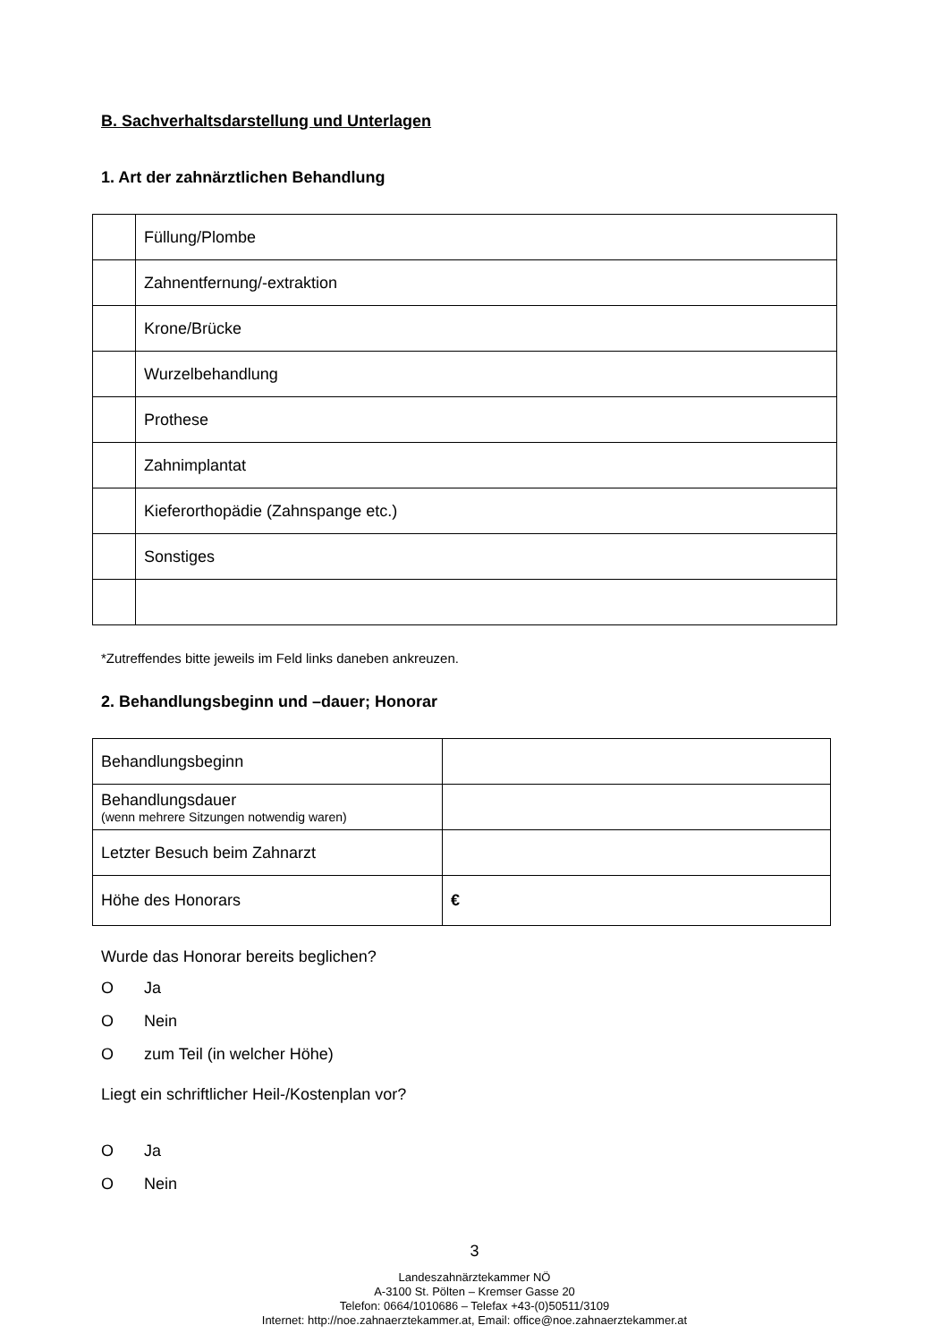B. Sachverhaltsdarstellung und Unterlagen
1. Art der zahnärztlichen Behandlung
| | Füllung/Plombe |
| | Zahnentfernung/-extraktion |
| | Krone/Brücke |
| | Wurzelbehandlung |
| | Prothese |
| | Zahnimplantat |
| | Kieferorthopädie (Zahnspange etc.) |
| | Sonstiges |
*Zutreffendes bitte jeweils im Feld links daneben ankreuzen.
2. Behandlungsbeginn und –dauer; Honorar
| Behandlungsbeginn | |
| Behandlungsdauer (wenn mehrere Sitzungen notwendig waren) | |
| Letzter Besuch beim Zahnarzt | |
| Höhe des Honorars | € |
Wurde das Honorar bereits beglichen?
O Ja
O Nein
Ozum Teil (in welcher Höhe)
Liegt ein schriftlicher Heil-/Kostenplan vor?
O Ja
O Nein
3
Landeszahnärztekammer NÖ
A-3100 St. Pölten – Kremser Gasse 20
Telefon: 0664/1010686 – Telefax +43-(0)50511/3109
Internet: http://noe.zahnaerztekammer.at, Email: office@noe.zahnaerztekammer.at